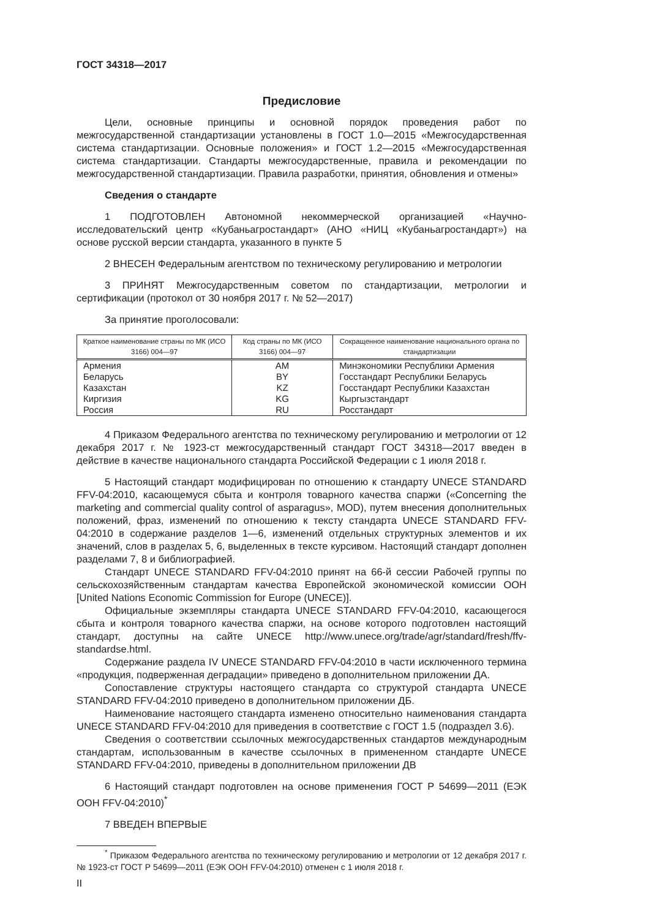ГОСТ 34318—2017
Предисловие
Цели, основные принципы и основной порядок проведения работ по межгосударственной стандартизации установлены в ГОСТ 1.0—2015 «Межгосударственная система стандартизации. Основные положения» и ГОСТ 1.2—2015 «Межгосударственная система стандартизации. Стандарты межгосударственные, правила и рекомендации по межгосударственной стандартизации. Правила разработки, принятия, обновления и отмены»
Сведения о стандарте
1 ПОДГОТОВЛЕН Автономной некоммерческой организацией «Научно-исследовательский центр «Кубаньагростандарт» (АНО «НИЦ «Кубаньагростандарт») на основе русской версии стандарта, указанного в пункте 5
2 ВНЕСЕН Федеральным агентством по техническому регулированию и метрологии
3 ПРИНЯТ Межгосударственным советом по стандартизации, метрологии и сертификации (протокол от 30 ноября 2017 г. № 52—2017)
За принятие проголосовали:
| Краткое наименование страны по МК (ИСО 3166) 004—97 | Код страны по МК (ИСО 3166) 004—97 | Сокращенное наименование национального органа по стандартизации |
| --- | --- | --- |
| Армения | AM | Минэкономики Республики Армения |
| Беларусь | BY | Госстандарт Республики Беларусь |
| Казахстан | KZ | Госстандарт Республики Казахстан |
| Киргизия | KG | Кыргызстандарт |
| Россия | RU | Росстандарт |
4 Приказом Федерального агентства по техническому регулированию и метрологии от 12 декабря 2017 г. № 1923-ст межгосударственный стандарт ГОСТ 34318—2017 введен в действие в качестве национального стандарта Российской Федерации с 1 июля 2018 г.
5 Настоящий стандарт модифицирован по отношению к стандарту UNECE STANDARD FFV-04:2010, касающемуся сбыта и контроля товарного качества спаржи («Concerning the marketing and commercial quality control of asparagus», MOD), путем внесения дополнительных положений, фраз, изменений по отношению к тексту стандарта UNECE STANDARD FFV-04:2010 в содержание разделов 1—6, изменений отдельных структурных элементов и их значений, слов в разделах 5, 6, выделенных в тексте курсивом. Настоящий стандарт дополнен разделами 7, 8 и библиографией.
Стандарт UNECE STANDARD FFV-04:2010 принят на 66-й сессии Рабочей группы по сельскохозяйственным стандартам качества Европейской экономической комиссии ООН [United Nations Economic Commission for Europe (UNECE)].
Официальные экземпляры стандарта UNECE STANDARD FFV-04:2010, касающегося сбыта и контроля товарного качества спаржи, на основе которого подготовлен настоящий стандарт, доступны на сайте UNECE http://www.unece.org/trade/agr/standard/fresh/ffv-standardse.html.
Содержание раздела IV UNECE STANDARD FFV-04:2010 в части исключенного термина «продукция, подверженная деградации» приведено в дополнительном приложении ДА.
Сопоставление структуры настоящего стандарта со структурой стандарта UNECE STANDARD FFV-04:2010 приведено в дополнительном приложении ДБ.
Наименование настоящего стандарта изменено относительно наименования стандарта UNECE STANDARD FFV-04:2010 для приведения в соответствие с ГОСТ 1.5 (подраздел 3.6).
Сведения о соответствии ссылочных межгосударственных стандартов международным стандартам, использованным в качестве ссылочных в примененном стандарте UNECE STANDARD FFV-04:2010, приведены в дополнительном приложении ДВ
6 Настоящий стандарт подготовлен на основе применения ГОСТ Р 54699—2011 (ЕЭК ООН FFV-04:2010)<sup>*</sup>
7 ВВЕДЕН ВПЕРВЫЕ
<sup>*</sup> Приказом Федерального агентства по техническому регулированию и метрологии от 12 декабря 2017 г. № 1923-ст ГОСТ Р 54699—2011 (ЕЭК ООН FFV-04:2010) отменен с 1 июля 2018 г.
II